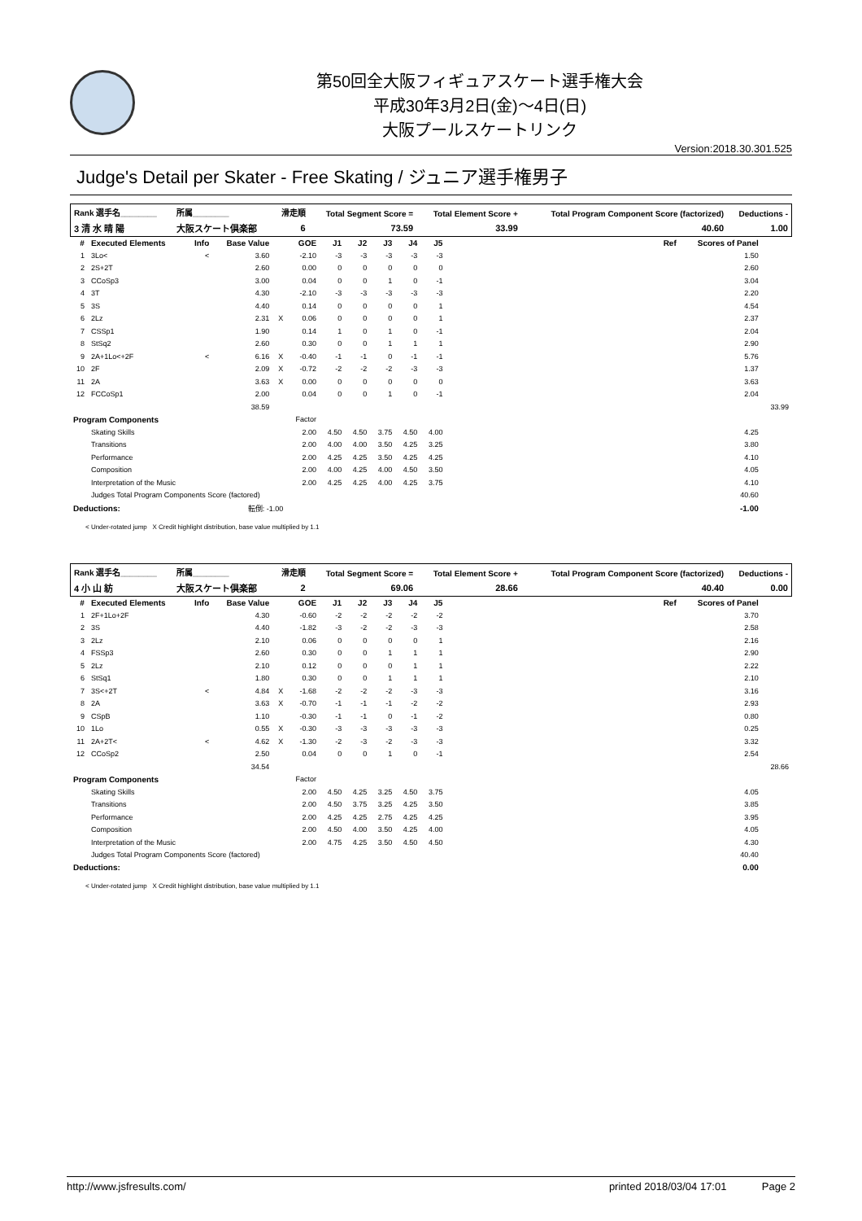第50回全大阪フィギュアスケート選手権大会
平成30年3月2日(金)～4日(日)
大阪プールスケートリンク
Version:2018.30.301.525
Judge's Detail per Skater - Free Skating / ジュニア選手権男子
| Rank 選手名________ | 所属________ | 滑走順 | Total Segment Score = | Total Element Score + | Total Program Component Score (factorized) | Deductions - |
| --- | --- | --- | --- | --- | --- | --- |
| 3 清 水 晴 陽 | 大阪スケート倶楽部 | 6 | 73.59 | 33.99 | 40.60 | 1.00 |
| # | Executed Elements | Info | Base Value | | GOE | J1 | J2 | J3 | J4 | J5 | | Ref | Scores of Panel | |
| --- | --- | --- | --- | --- | --- | --- | --- | --- | --- | --- | --- | --- | --- | --- |
| 1 | 3Lo< | < | 3.60 | | -2.10 | -3 | -3 | -3 | -3 | -3 | | | 1.50 | |
| 2 | 2S+2T | | 2.60 | | 0.00 | 0 | 0 | 0 | 0 | 0 | | | 2.60 | |
| 3 | CCoSp3 | | 3.00 | | 0.04 | 0 | 0 | 1 | 0 | -1 | | | 3.04 | |
| 4 | 3T | | 4.30 | | -2.10 | -3 | -3 | -3 | -3 | -3 | | | 2.20 | |
| 5 | 3S | | 4.40 | | 0.14 | 0 | 0 | 0 | 0 | 1 | | | 4.54 | |
| 6 | 2Lz | | 2.31 | X | 0.06 | 0 | 0 | 0 | 0 | 1 | | | 2.37 | |
| 7 | CSSp1 | | 1.90 | | 0.14 | 1 | 0 | 1 | 0 | -1 | | | 2.04 | |
| 8 | StSq2 | | 2.60 | | 0.30 | 0 | 0 | 1 | 1 | 1 | | | 2.90 | |
| 9 | 2A+1Lo<+2F | < | 6.16 | X | -0.40 | -1 | -1 | 0 | -1 | -1 | | | 5.76 | |
| 10 | 2F | | 2.09 | X | -0.72 | -2 | -2 | -2 | -3 | -3 | | | 1.37 | |
| 11 | 2A | | 3.63 | X | 0.00 | 0 | 0 | 0 | 0 | 0 | | | 3.63 | |
| 12 | FCCoSp1 | | 2.00 | | 0.04 | 0 | 0 | 1 | 0 | -1 | | | 2.04 | |
| | | | 38.59 | | | | | | | | | | | 33.99 |
| Program Components | | | | | Factor | | | | | | | | | |
| | Skating Skills | | | | 2.00 | 4.50 | 4.50 | 3.75 | 4.50 | 4.00 | | | 4.25 | |
| | Transitions | | | | 2.00 | 4.00 | 4.00 | 3.50 | 4.25 | 3.25 | | | 3.80 | |
| | Performance | | | | 2.00 | 4.25 | 4.25 | 3.50 | 4.25 | 4.25 | | | 4.10 | |
| | Composition | | | | 2.00 | 4.00 | 4.25 | 4.00 | 4.50 | 3.50 | | | 4.05 | |
| | Interpretation of the Music | | | | 2.00 | 4.25 | 4.25 | 4.00 | 4.25 | 3.75 | | | 4.10 | |
| | Judges Total Program Components Score (factored) | | | | | | | | | | | | 40.60 | |
| Deductions: | | 転倒: -1.00 | | | | | | | | | | | -1.00 | |
< Under-rotated jump X Credit highlight distribution, base value multiplied by 1.1
| Rank 選手名________ | 所属________ | 滑走順 | Total Segment Score = | Total Element Score + | Total Program Component Score (factorized) | Deductions - |
| --- | --- | --- | --- | --- | --- | --- |
| 4 小 山 紡 | 大阪スケート倶楽部 | 2 | 69.06 | 28.66 | 40.40 | 0.00 |
| # | Executed Elements | Info | Base Value | | GOE | J1 | J2 | J3 | J4 | J5 | | Ref | Scores of Panel | |
| --- | --- | --- | --- | --- | --- | --- | --- | --- | --- | --- | --- | --- | --- | --- |
| 1 | 2F+1Lo+2F | | 4.30 | | -0.60 | -2 | -2 | -2 | -2 | -2 | | | 3.70 | |
| 2 | 3S | | 4.40 | | -1.82 | -3 | -2 | -2 | -3 | -3 | | | 2.58 | |
| 3 | 2Lz | | 2.10 | | 0.06 | 0 | 0 | 0 | 0 | 1 | | | 2.16 | |
| 4 | FSSp3 | | 2.60 | | 0.30 | 0 | 0 | 1 | 1 | 1 | | | 2.90 | |
| 5 | 2Lz | | 2.10 | | 0.12 | 0 | 0 | 0 | 1 | 1 | | | 2.22 | |
| 6 | StSq1 | | 1.80 | | 0.30 | 0 | 0 | 1 | 1 | 1 | | | 2.10 | |
| 7 | 3S<+2T | < | 4.84 | X | -1.68 | -2 | -2 | -2 | -3 | -3 | | | 3.16 | |
| 8 | 2A | | 3.63 | X | -0.70 | -1 | -1 | -1 | -2 | -2 | | | 2.93 | |
| 9 | CSpB | | 1.10 | | -0.30 | -1 | -1 | 0 | -1 | -2 | | | 0.80 | |
| 10 | 1Lo | | 0.55 | X | -0.30 | -3 | -3 | -3 | -3 | -3 | | | 0.25 | |
| 11 | 2A+2T< | < | 4.62 | X | -1.30 | -2 | -3 | -2 | -3 | -3 | | | 3.32 | |
| 12 | CCoSp2 | | 2.50 | | 0.04 | 0 | 0 | 1 | 0 | -1 | | | 2.54 | |
| | | | 34.54 | | | | | | | | | | | 28.66 |
| Program Components | | | | | Factor | | | | | | | | | |
| | Skating Skills | | | | 2.00 | 4.50 | 4.25 | 3.25 | 4.50 | 3.75 | | | 4.05 | |
| | Transitions | | | | 2.00 | 4.50 | 3.75 | 3.25 | 4.25 | 3.50 | | | 3.85 | |
| | Performance | | | | 2.00 | 4.25 | 4.25 | 2.75 | 4.25 | 4.25 | | | 3.95 | |
| | Composition | | | | 2.00 | 4.50 | 4.00 | 3.50 | 4.25 | 4.00 | | | 4.05 | |
| | Interpretation of the Music | | | | 2.00 | 4.75 | 4.25 | 3.50 | 4.50 | 4.50 | | | 4.30 | |
| | Judges Total Program Components Score (factored) | | | | | | | | | | | | 40.40 | |
| Deductions: | | | | | | | | | | | | | 0.00 | |
< Under-rotated jump X Credit highlight distribution, base value multiplied by 1.1
http://www.jsfresults.com/ printed 2018/03/04 17:01 Page 2